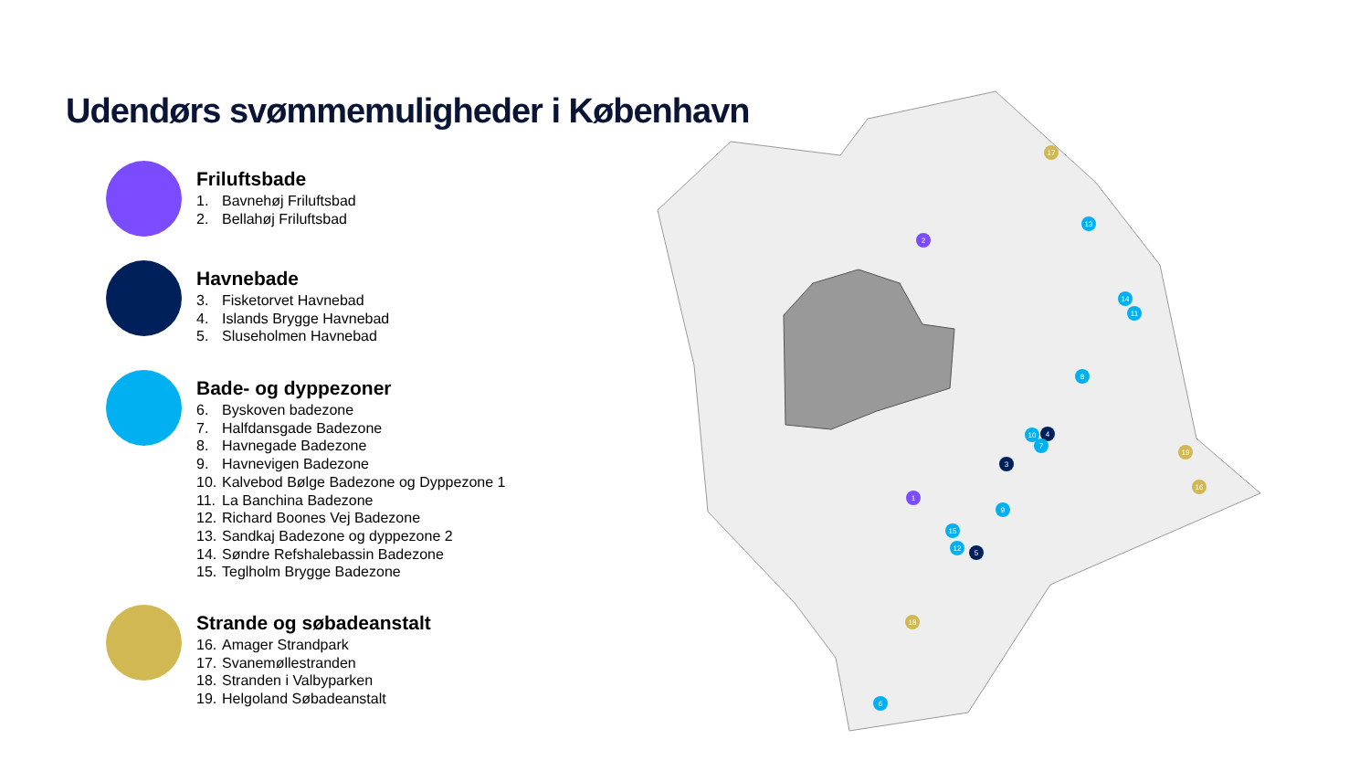Udendørs svømmemuligheder i København
Friluftsbade
1. Bavnehøj Friluftsbad
2. Bellahøj Friluftsbad
Havnebade
3. Fisketorvet Havnebad
4. Islands Brygge Havnebad
5. Sluseholmen Havnebad
Bade- og dyppezoner
6. Byskoven badezone
7. Halfdansgade Badezone
8. Havnegade Badezone
9. Havnevigen Badezone
10. Kalvebod Bølge Badezone og Dyppezone 1
11. La Banchina Badezone
12. Richard Boones Vej Badezone
13. Sandkaj Badezone og dyppezone 2
14. Søndre Refshalebassin Badezone
15. Teglholm Brygge Badezone
Strande og søbadeanstalt
16. Amager Strandpark
17. Svanemøllestranden
18. Stranden i Valbyparken
19. Helgoland Søbadeanstalt
2
1
3
4
5
6
7
8
9
10
11
12
13
14
15
16
17
18
19